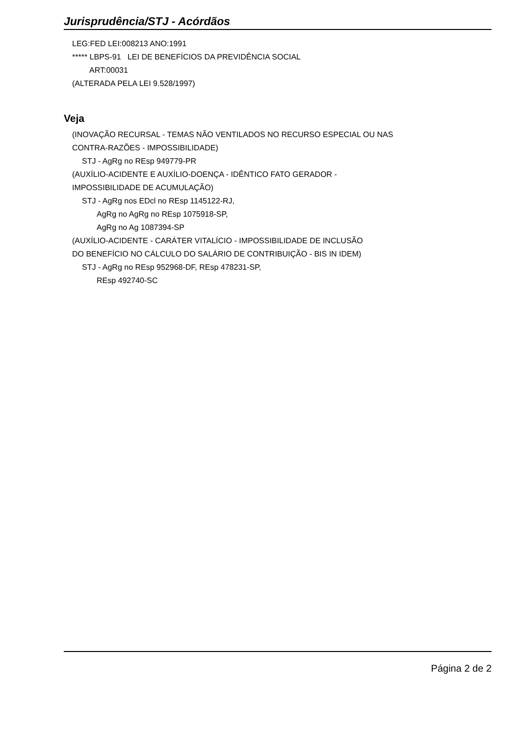Jurisprudência/STJ - Acórdãos
LEG:FED LEI:008213 ANO:1991
***** LBPS-91 LEI DE BENEFÍCIOS DA PREVIDÊNCIA SOCIAL
ART:00031
(ALTERADA PELA LEI 9.528/1997)
Veja
(INOVAÇÃO RECURSAL - TEMAS NÃO VENTILADOS NO RECURSO ESPECIAL OU NAS
CONTRA-RAZÕES - IMPOSSIBILIDADE)
STJ - AgRg no REsp 949779-PR
(AUXÍLIO-ACIDENTE E AUXÍLIO-DOENÇA - IDÊNTICO FATO GERADOR -
IMPOSSIBILIDADE DE ACUMULAÇÃO)
STJ - AgRg nos EDcl no REsp 1145122-RJ,
AgRg no AgRg no REsp 1075918-SP,
AgRg no Ag 1087394-SP
(AUXÍLIO-ACIDENTE - CARÁTER VITALÍCIO - IMPOSSIBILIDADE DE INCLUSÃO
DO BENEFÍCIO NO CÁLCULO DO SALÁRIO DE CONTRIBUIÇÃO - BIS IN IDEM)
STJ - AgRg no REsp 952968-DF, REsp 478231-SP,
REsp 492740-SC
Página 2 de 2